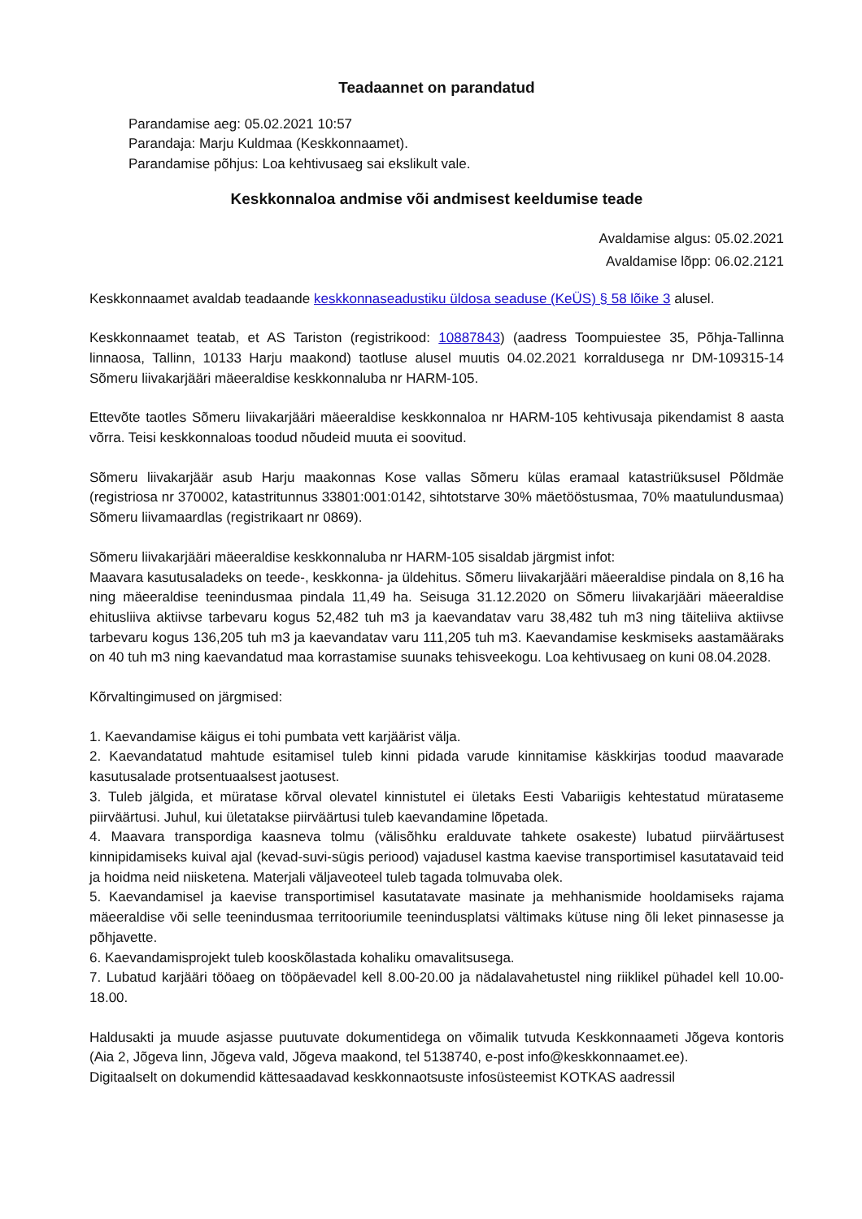Teadaannet on parandatud
Parandamise aeg: 05.02.2021 10:57
Parandaja: Marju Kuldmaa (Keskkonnaamet).
Parandamise põhjus: Loa kehtivusaeg sai ekslikult vale.
Keskkonnaloa andmise või andmisest keeldumise teade
Avaldamise algus: 05.02.2021
Avaldamise lõpp: 06.02.2121
Keskkonnaamet avaldab teadaande keskkonnaseadustiku üldosa seaduse (KeÜS) § 58 lõike 3 alusel.
Keskkonnaamet teatab, et AS Tariston (registrikood: 10887843) (aadress Toompuiestee 35, Põhja-Tallinna linnaosa, Tallinn, 10133 Harju maakond) taotluse alusel muutis 04.02.2021 korraldusega nr DM-109315-14 Sõmeru liivakarjääri mäeeraldise keskkonnaluba nr HARM-105.
Ettevõte taotles Sõmeru liivakarjääri mäeeraldise keskkonnaloa nr HARM-105 kehtivusaja pikendamist 8 aasta võrra. Teisi keskkonnaloas toodud nõudeid muuta ei soovitud.
Sõmeru liivakarjäär asub Harju maakonnas Kose vallas Sõmeru külas eramaal katastriüksusel Põldmäe (registriosa nr 370002, katastritunnus 33801:001:0142, sihtotstarve 30% mäetööstusmaa, 70% maatulundusmaa) Sõmeru liivamaardlas (registrikaart nr 0869).
Sõmeru liivakarjääri mäeeraldise keskkonnaluba nr HARM-105 sisaldab järgmist infot:
Maavara kasutusaladeks on teede-, keskkonna- ja üldehitus. Sõmeru liivakarjääri mäeeraldise pindala on 8,16 ha ning mäeeraldise teenindusmaa pindala 11,49 ha. Seisuga 31.12.2020 on Sõmeru liivakarjääri mäeeraldise ehitusliiva aktiivse tarbevaru kogus 52,482 tuh m3 ja kaevandatav varu 38,482 tuh m3 ning täiteliiva aktiivse tarbevaru kogus 136,205 tuh m3 ja kaevandatav varu 111,205 tuh m3. Kaevandamise keskmiseks aastamääraks on 40 tuh m3 ning kaevandatud maa korrastamise suunaks tehisveekogu. Loa kehtivusaeg on kuni 08.04.2028.
Kõrvaltingimused on järgmised:
1. Kaevandamise käigus ei tohi pumbata vett karjäärist välja.
2. Kaevandatatud mahtude esitamisel tuleb kinni pidada varude kinnitamise käskkirjas toodud maavarade kasutusalade protsentuaalsest jaotusest.
3. Tuleb jälgida, et müratase kõrval olevatel kinnistutel ei ületaks Eesti Vabariigis kehtestatud mürataseme piirväärtusi. Juhul, kui ületatakse piirväärtusi tuleb kaevandamine lõpetada.
4. Maavara transpordiga kaasneva tolmu (välisõhku eralduvate tahkete osakeste) lubatud piirväärtusest kinnipidamiseks kuival ajal (kevad-suvi-sügis periood) vajadusel kastma kaevise transportimisel kasutatavaid teid ja hoidma neid niisketena. Materjali väljaveoteel tuleb tagada tolmuvaba olek.
5. Kaevandamisel ja kaevise transportimisel kasutatavate masinate ja mehhanismide hooldamiseks rajama mäeeraldise või selle teenindusmaa territooriumile teenindusplatsi vältimaks kütuse ning õli leket pinnasesse ja põhjavette.
6. Kaevandamisprojekt tuleb kooskõlastada kohaliku omavalitsusega.
7. Lubatud karjääri tööaeg on tööpäevadel kell 8.00-20.00 ja nädalavahetustel ning riiklikel pühadel kell 10.00-18.00.
Haldusakti ja muude asjasse puutuvate dokumentidega on võimalik tutvuda Keskkonnaameti Jõgeva kontoris (Aia 2, Jõgeva linn, Jõgeva vald, Jõgeva maakond, tel 5138740, e-post info@keskkonnaamet.ee).
Digitaalselt on dokumendid kättesaadavad keskkonnaotsuste infosüsteemist KOTKAS aadressil